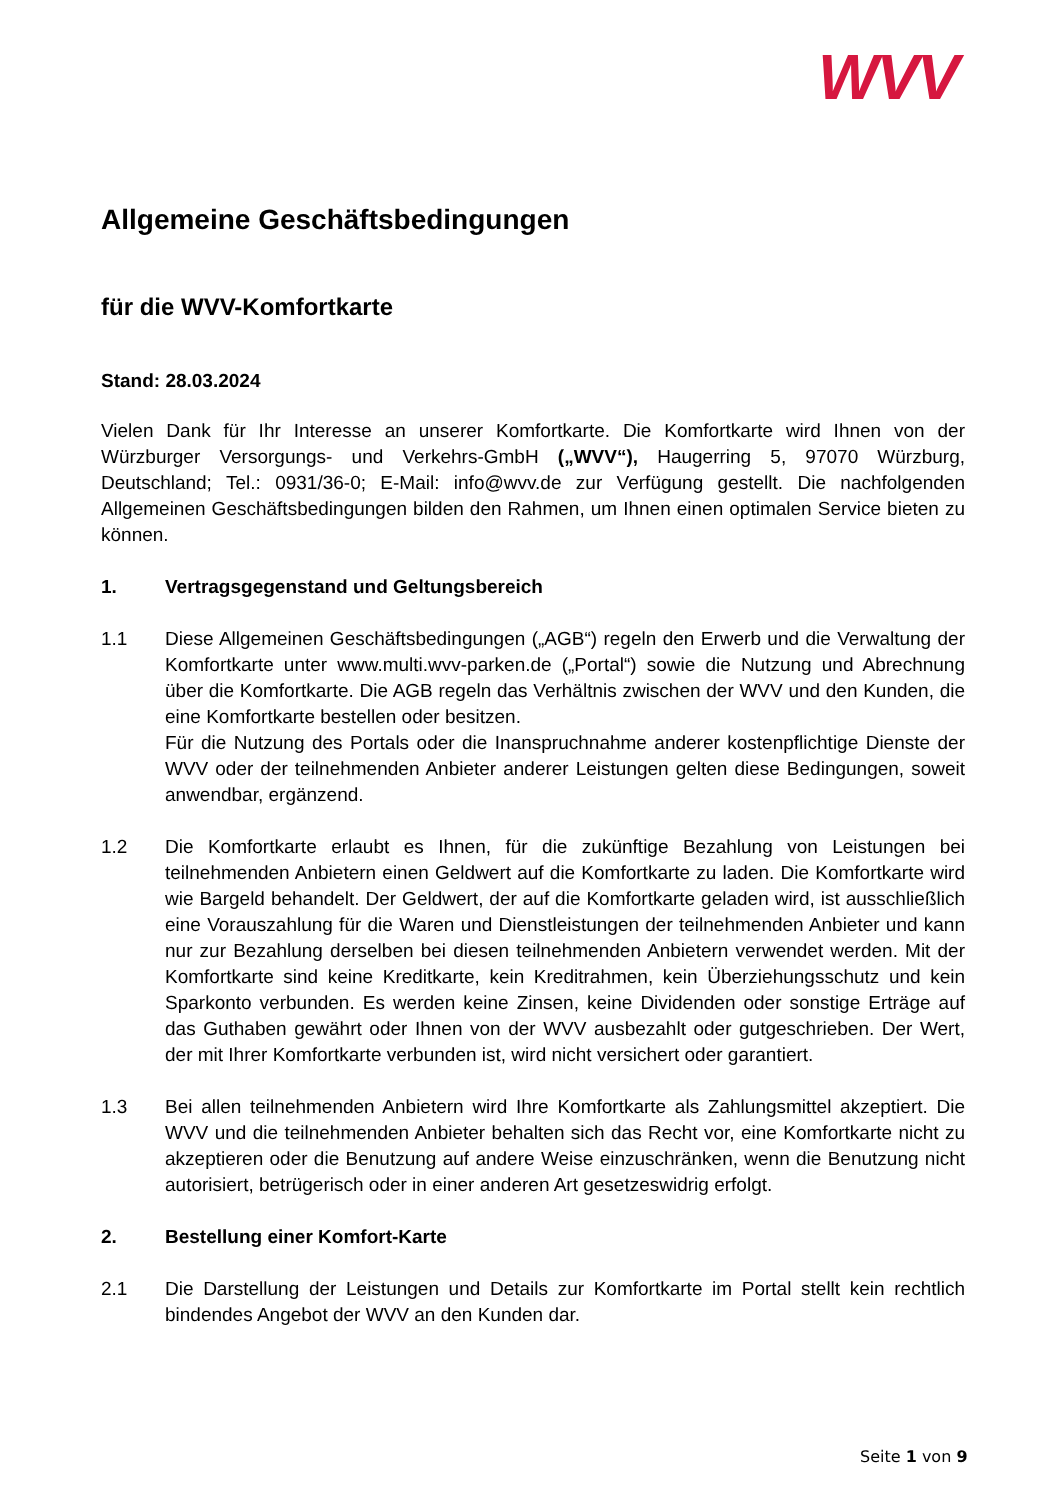WVV
Allgemeine Geschäftsbedingungen
für die WVV-Komfortkarte
Stand: 28.03.2024
Vielen Dank für Ihr Interesse an unserer Komfortkarte. Die Komfortkarte wird Ihnen von der Würzburger Versorgungs- und Verkehrs-GmbH („WVV“), Haugerring 5, 97070 Würzburg, Deutschland; Tel.: 0931/36-0; E-Mail: info@wvv.de zur Verfügung gestellt. Die nachfolgenden Allgemeinen Geschäftsbedingungen bilden den Rahmen, um Ihnen einen optimalen Service bieten zu können.
1. Vertragsgegenstand und Geltungsbereich
1.1 Diese Allgemeinen Geschäftsbedingungen („AGB“) regeln den Erwerb und die Verwaltung der Komfortkarte unter www.multi.wvv-parken.de („Portal“) sowie die Nutzung und Abrechnung über die Komfortkarte. Die AGB regeln das Verhältnis zwischen der WVV und den Kunden, die eine Komfortkarte bestellen oder besitzen.
Für die Nutzung des Portals oder die Inanspruchnahme anderer kostenpflichtige Dienste der WVV oder der teilnehmenden Anbieter anderer Leistungen gelten diese Bedingungen, soweit anwendbar, ergänzend.
1.2 Die Komfortkarte erlaubt es Ihnen, für die zukünftige Bezahlung von Leistungen bei teilnehmenden Anbietern einen Geldwert auf die Komfortkarte zu laden. Die Komfortkarte wird wie Bargeld behandelt. Der Geldwert, der auf die Komfortkarte geladen wird, ist ausschließlich eine Vorauszahlung für die Waren und Dienstleistungen der teilnehmenden Anbieter und kann nur zur Bezahlung derselben bei diesen teilnehmenden Anbietern verwendet werden. Mit der Komfortkarte sind keine Kreditkarte, kein Kreditrahmen, kein Überziehungsschutz und kein Sparkonto verbunden. Es werden keine Zinsen, keine Dividenden oder sonstige Erträge auf das Guthaben gewährt oder Ihnen von der WVV ausbezahlt oder gutgeschrieben. Der Wert, der mit Ihrer Komfortkarte verbunden ist, wird nicht versichert oder garantiert.
1.3 Bei allen teilnehmenden Anbietern wird Ihre Komfortkarte als Zahlungsmittel akzeptiert. Die WVV und die teilnehmenden Anbieter behalten sich das Recht vor, eine Komfortkarte nicht zu akzeptieren oder die Benutzung auf andere Weise einzuschränken, wenn die Benutzung nicht autorisiert, betrügerisch oder in einer anderen Art gesetzeswidrig erfolgt.
2. Bestellung einer Komfort-Karte
2.1 Die Darstellung der Leistungen und Details zur Komfortkarte im Portal stellt kein rechtlich bindendes Angebot der WVV an den Kunden dar.
Seite 1 von 9